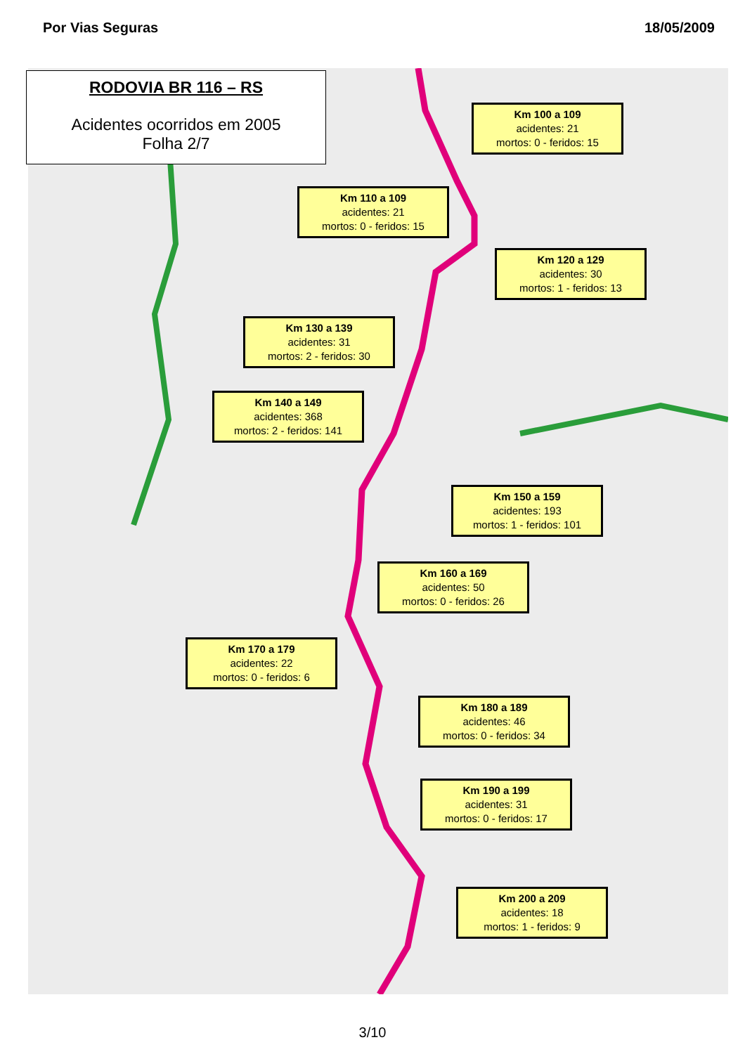Por Vias Seguras 18/05/2009
RODOVIA BR 116 – RS
Acidentes ocorridos em 2005
Folha 2/7
Km 100 a 109
acidentes: 21
mortos: 0 - feridos: 15
Km 110 a 109
acidentes: 21
mortos: 0 - feridos: 15
Km 120 a 129
acidentes: 30
mortos: 1 - feridos: 13
Km 130 a 139
acidentes: 31
mortos: 2 - feridos: 30
Km 140 a 149
acidentes: 368
mortos: 2 - feridos: 141
Km 150 a 159
acidentes: 193
mortos: 1 - feridos: 101
Km 160 a 169
acidentes: 50
mortos: 0 - feridos: 26
Km 170 a 179
acidentes: 22
mortos: 0 - feridos: 6
Km 180 a 189
acidentes: 46
mortos: 0 - feridos: 34
Km 190 a 199
acidentes: 31
mortos: 0 - feridos: 17
Km 200 a 209
acidentes: 18
mortos: 1 - feridos: 9
3/10